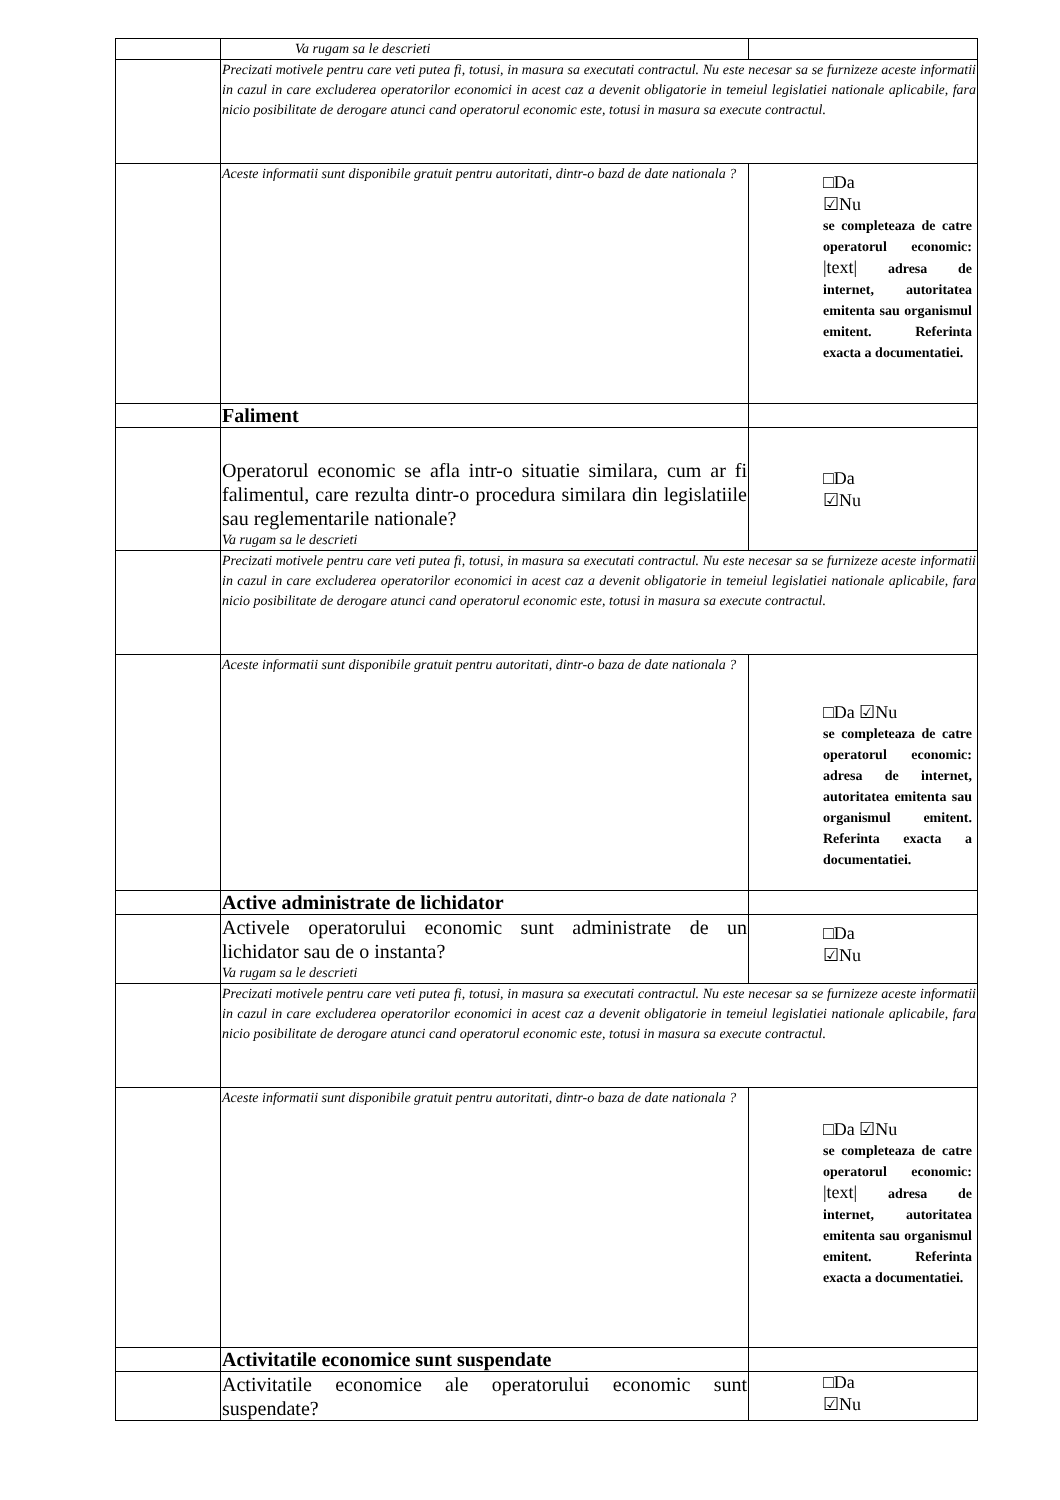| | Va rugam sa le descrieti | |
| | Precizati motivele pentru care veti putea fi, totusi, in masura sa executati contractul. Nu este necesar sa se furnizeze aceste informatii in cazul in care excluderea operatorilor economici in acest caz a devenit obligatorie in temeiul legislatiei nationale aplicabile, fara nicio posibilitate de derogare atunci cand operatorul economic este, totusi in masura sa execute contractul. | |
| | Aceste informatii sunt disponibile gratuit pentru autoritati, dintr-o bazd de date nationala ? | □Da ☑Nu se completeaza de catre operatorul economic: /text/ adresa de internet, autoritatea emitenta sau organismul emitent. Referinta exacta a documentatiei. |
| | Faliment | |
| | Operatorul economic se afla intr-o situatie similara, cum ar fi falimentul, care rezulta dintr-o procedura similara din legislatiile sau reglementarile nationale? Va rugam sa le descrieti | □Da ☑Nu |
| | Precizati motivele pentru care veti putea fi, totusi, in masura sa executati contractul. Nu este necesar sa se furnizeze aceste informatii in cazul in care excluderea operatorilor economici in acest caz a devenit obligatorie in temeiul legislatiei nationale aplicabile, fara nicio posibilitate de derogare atunci cand operatorul economic este, totusi in masura sa execute contractul. | |
| | Aceste informatii sunt disponibile gratuit pentru autoritati, dintr-o baza de date nationala ? | □Da ☑Nu se completeaza de catre operatorul economic: adresa de internet, autoritatea emitenta sau organismul emitent. Referinta exacta a documentatiei. |
| | Active administrate de lichidator | |
| | Activele operatorului economic sunt administrate de un lichidator sau de o instanta? Va rugam sa le descrieti | □Da ☑Nu |
| | Precizati motivele pentru care veti putea fi, totusi, in masura sa executati contractul. Nu este necesar sa se furnizeze aceste informatii in cazul in care excluderea operatorilor economici in acest caz a devenit obligatorie in temeiul legislatiei nationale aplicabile, fara nicio posibilitate de derogare atunci cand operatorul economic este, totusi in masura sa execute contractul. | |
| | Aceste informatii sunt disponibile gratuit pentru autoritati, dintr-o baza de date nationala ? | □Da ☑Nu se completeaza de catre operatorul economic: /text/ adresa de internet, autoritatea emitenta sau organismul emitent. Referinta exacta a documentatiei. |
| | Activitatile economice sunt suspendate | |
| | Activitatile economice ale operatorului economic sunt suspendate? | □Da ☑Nu |